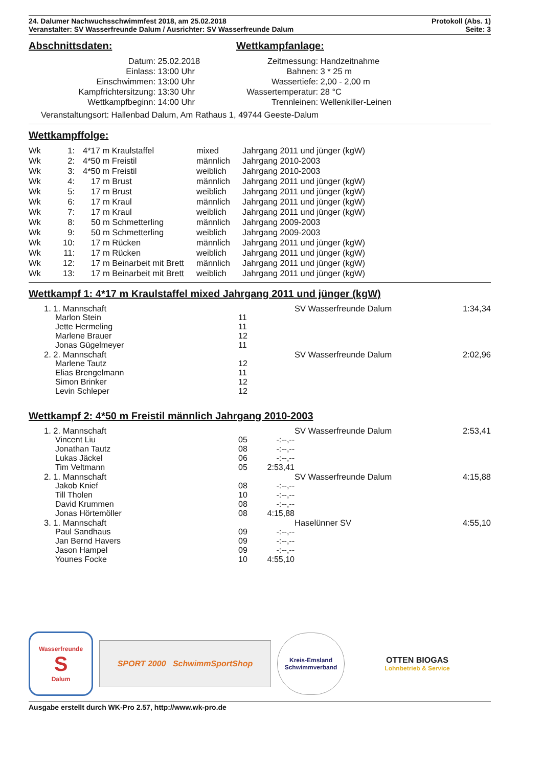24. Dalumer Nachwuchsschwimmfest 2018, am 25.02.2018
Veranstalter: SV Wasserfreunde Dalum / Ausrichter: SV Wasserfreunde Dalum
Protokoll (Abs. 1)
Seite: 3
Abschnittsdaten:
| Datum: | 25.02.2018 |
| Einlass: | 13:00 Uhr |
| Einschwimmen: | 13:00 Uhr |
| Kampfrichtersitzung: | 13:30 Uhr |
| Wettkampfbeginn: | 14:00 Uhr |
Wettkampfanlage:
| Zeitmessung: | Handzeitnahme |
| Bahnen: | 3 * 25 m |
| Wassertiefe: | 2,00 - 2,00 m |
| Wassertemperatur: | 28 °C |
| Trennleinen: | Wellenkiller-Leinen |
Veranstaltungsort: Hallenbad Dalum, Am Rathaus 1, 49744 Geeste-Dalum
Wettkampffolge:
| Wk | 1: | 4*17 m Kraulstaffel | mixed | Jahrgang 2011 und jünger (kgW) |
| Wk | 2: | 4*50 m Freistil | männlich | Jahrgang 2010-2003 |
| Wk | 3: | 4*50 m Freistil | weiblich | Jahrgang 2010-2003 |
| Wk | 4: | 17 m Brust | männlich | Jahrgang 2011 und jünger (kgW) |
| Wk | 5: | 17 m Brust | weiblich | Jahrgang 2011 und jünger (kgW) |
| Wk | 6: | 17 m Kraul | männlich | Jahrgang 2011 und jünger (kgW) |
| Wk | 7: | 17 m Kraul | weiblich | Jahrgang 2011 und jünger (kgW) |
| Wk | 8: | 50 m Schmetterling | männlich | Jahrgang 2009-2003 |
| Wk | 9: | 50 m Schmetterling | weiblich | Jahrgang 2009-2003 |
| Wk | 10: | 17 m Rücken | männlich | Jahrgang 2011 und jünger (kgW) |
| Wk | 11: | 17 m Rücken | weiblich | Jahrgang 2011 und jünger (kgW) |
| Wk | 12: | 17 m Beinarbeit mit Brett | männlich | Jahrgang 2011 und jünger (kgW) |
| Wk | 13: | 17 m Beinarbeit mit Brett | weiblich | Jahrgang 2011 und jünger (kgW) |
Wettkampf 1: 4*17 m Kraulstaffel mixed Jahrgang 2011 und jünger (kgW)
| 1. 1. Mannschaft | | | SV Wasserfreunde Dalum | 1:34,34 |
| Marlon Stein | 11 | | | |
| Jette Hermeling | 11 | | | |
| Marlene Brauer | 12 | | | |
| Jonas Gügelmeyer | 11 | | | |
| 2. 2. Mannschaft | | | SV Wasserfreunde Dalum | 2:02,96 |
| Marlene Tautz | 12 | | | |
| Elias Brengelmann | 11 | | | |
| Simon Brinker | 12 | | | |
| Levin Schleper | 12 | | | |
Wettkampf 2: 4*50 m Freistil männlich Jahrgang 2010-2003
| 1. 2. Mannschaft | | | SV Wasserfreunde Dalum | 2:53,41 |
| Vincent Liu | 05 | -:--,-- | | |
| Jonathan Tautz | 08 | -:--,-- | | |
| Lukas Jäckel | 06 | -:--,-- | | |
| Tim Veltmann | 05 | 2:53,41 | | |
| 2. 1. Mannschaft | | | SV Wasserfreunde Dalum | 4:15,88 |
| Jakob Knief | 08 | -:--,-- | | |
| Till Tholen | 10 | -:--,-- | | |
| David Krummen | 08 | -:--,-- | | |
| Jonas Hörtemöller | 08 | 4:15,88 | | |
| 3. 1. Mannschaft | | | Haselünner SV | 4:55,10 |
| Paul Sandhaus | 09 | -:--,-- | | |
| Jan Bernd Havers | 09 | -:--,-- | | |
| Jason Hampel | 09 | -:--,-- | | |
| Younes Focke | 10 | 4:55,10 | | |
Wasserfreunde
S
Dalum
SPORT 2000 SchwimmSportShop
Kreis-Emsland
Schwimmverband
OTTEN BIOGAS
Lohnbetrieb & Service
Ausgabe erstellt durch WK-Pro 2.57, http://www.wk-pro.de